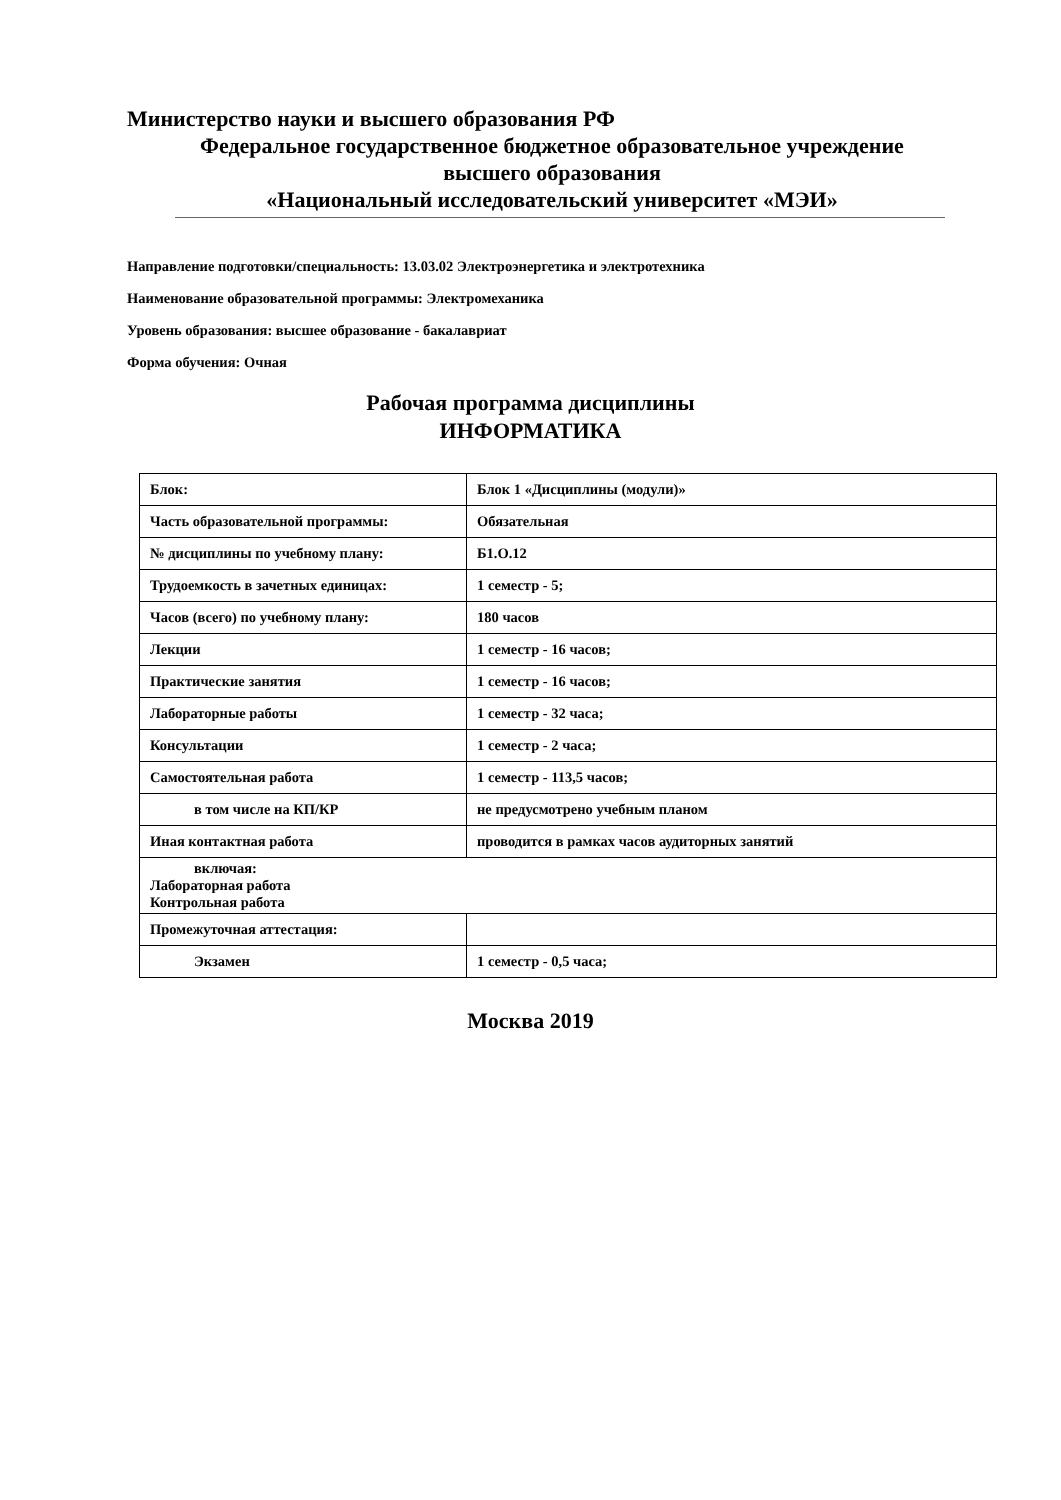Министерство науки и высшего образования РФ
Федеральное государственное бюджетное образовательное учреждение
высшего образования
«Национальный исследовательский университет «МЭИ»
Направление подготовки/специальность: 13.03.02 Электроэнергетика и электротехника
Наименование образовательной программы: Электромеханика
Уровень образования: высшее образование - бакалавриат
Форма обучения: Очная
Рабочая программа дисциплины
ИНФОРМАТИКА
| Блок: | Блок 1 «Дисциплины (модули)» |
| Часть образовательной программы: | Обязательная |
| № дисциплины по учебному плану: | Б1.О.12 |
| Трудоемкость в зачетных единицах: | 1 семестр - 5; |
| Часов (всего) по учебному плану: | 180 часов |
| Лекции | 1 семестр - 16 часов; |
| Практические занятия | 1 семестр - 16 часов; |
| Лабораторные работы | 1 семестр - 32 часа; |
| Консультации | 1 семестр - 2 часа; |
| Самостоятельная работа | 1 семестр - 113,5 часов; |
| в том числе на КП/КР | не предусмотрено учебным планом |
| Иная контактная работа | проводится в рамках часов аудиторных занятий |
| включая: Лабораторная работа Контрольная работа | |
| Промежуточная аттестация: | |
| Экзамен | 1 семестр - 0,5 часа; |
Москва 2019